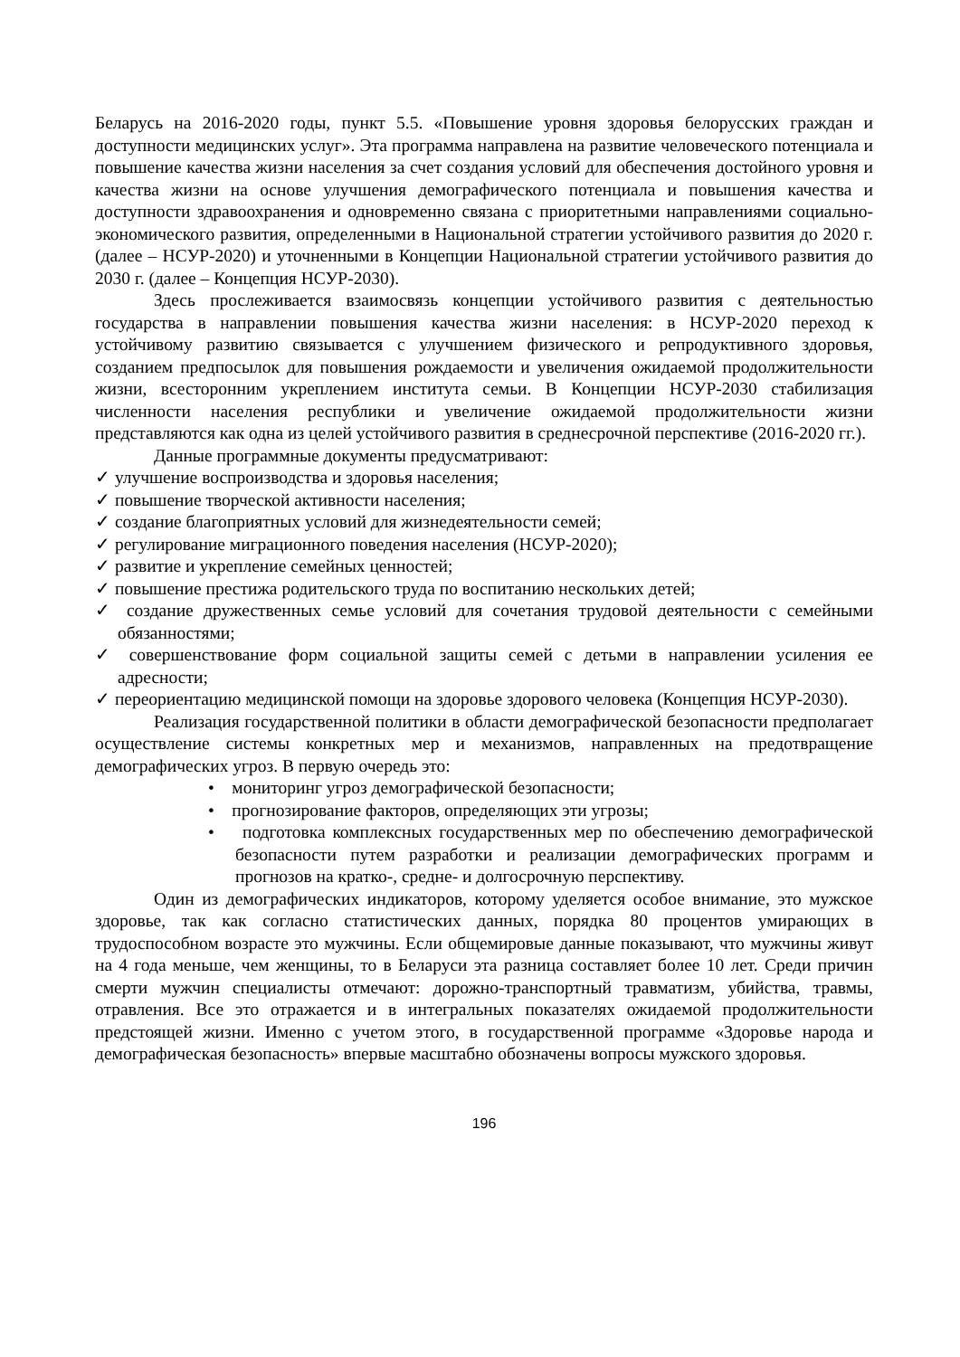Беларусь на 2016-2020 годы, пункт 5.5. «Повышение уровня здоровья белорусских граждан и доступности медицинских услуг». Эта программа направлена на развитие человеческого потенциала и повышение качества жизни населения за счет создания условий для обеспечения достойного уровня и качества жизни на основе улучшения демографического потенциала и повышения качества и доступности здравоохранения и одновременно связана с приоритетными направлениями социально-экономического развития, определенными в Национальной стратегии устойчивого развития до 2020 г. (далее – НСУР-2020) и уточненными в Концепции Национальной стратегии устойчивого развития до 2030 г. (далее – Концепция НСУР-2030).
Здесь прослеживается взаимосвязь концепции устойчивого развития с деятельностью государства в направлении повышения качества жизни населения: в НСУР-2020 переход к устойчивому развитию связывается с улучшением физического и репродуктивного здоровья, созданием предпосылок для повышения рождаемости и увеличения ожидаемой продолжительности жизни, всесторонним укреплением института семьи. В Концепции НСУР-2030 стабилизация численности населения республики и увеличение ожидаемой продолжительности жизни представляются как одна из целей устойчивого развития в среднесрочной перспективе (2016-2020 гг.).
Данные программные документы предусматривают:
✓ улучшение воспроизводства и здоровья населения;
✓ повышение творческой активности населения;
✓ создание благоприятных условий для жизнедеятельности семей;
✓ регулирование миграционного поведения населения (НСУР-2020);
✓ развитие и укрепление семейных ценностей;
✓ повышение престижа родительского труда по воспитанию нескольких детей;
✓ создание дружественных семье условий для сочетания трудовой деятельности с семейными обязанностями;
✓ совершенствование форм социальной защиты семей с детьми в направлении усиления ее адресности;
✓ переориентацию медицинской помощи на здоровье здорового человека (Концепция НСУР-2030).
Реализация государственной политики в области демографической безопасности предполагает осуществление системы конкретных мер и механизмов, направленных на предотвращение демографических угроз. В первую очередь это:
• мониторинг угроз демографической безопасности;
• прогнозирование факторов, определяющих эти угрозы;
• подготовка комплексных государственных мер по обеспечению демографической безопасности путем разработки и реализации демографических программ и прогнозов на кратко-, средне- и долгосрочную перспективу.
Один из демографических индикаторов, которому уделяется особое внимание, это мужское здоровье, так как согласно статистических данных, порядка 80 процентов умирающих в трудоспособном возрасте это мужчины. Если общемировые данные показывают, что мужчины живут на 4 года меньше, чем женщины, то в Беларуси эта разница составляет более 10 лет. Среди причин смерти мужчин специалисты отмечают: дорожно-транспортный травматизм, убийства, травмы, отравления. Все это отражается и в интегральных показателях ожидаемой продолжительности предстоящей жизни. Именно с учетом этого, в государственной программе «Здоровье народа и демографическая безопасность» впервые масштабно обозначены вопросы мужского здоровья.
196